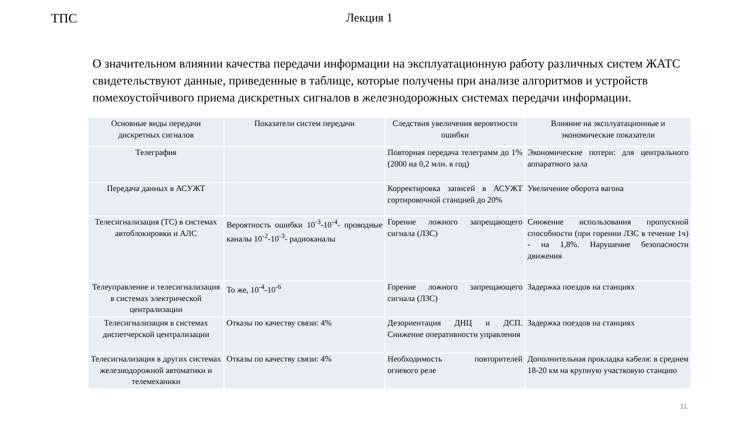ТПС Лекция 1
О значительном влиянии качества передачи информации на эксплуатационную работу различных систем ЖАТС свидетельствуют данные, приведенные в таблице, которые получены при анализе алгоритмов и устройств помехоустойчивого приема дискретных сигналов в железнодорожных системах передачи информации.
| Основные виды передачи дискретных сигналов | Показатели систем передачи | Следствия увеличения вероятности ошибки | Влияние на эксплуатационные и экономические показатели |
| --- | --- | --- | --- |
| Телеграфия | | Повторная передача телеграмм до 1% (2000 на 0,2 млн. в год) | Экономические потери: для центрального аппаратного зала |
| Передача данных в АСУЖТ | | Корректировка записей в АСУЖТ сортировочной станцией до 20% | Увеличение оборота вагона |
| Телесигнализация (ТС) в системах автоблокировки и АЛС | Вероятность ошибки 10<sup>-3</sup>-10<sup>-4</sup>- проводные каналы 10<sup>-2</sup>-10<sup>-3</sup>- радиоканалы | Горение ложного запрещающего сигнала (ЛЗС) | Снижение использования пропускной способности (при горении ЛЗС в течение 1ч) - на 1,8%. Нарушение безопасности движения |
| Телеуправление и телесигнализация в системах электрической централизации | То же, 10<sup>-4</sup>-10<sup>-6</sup> | Горение ложного запрещающего сигнала (ЛЗС) | Задержка поездов на станциях |
| Телесигнализация в системах диспетчерской централизации | Отказы по качеству связи: 4% | Дезориентация ДНЦ и ДСП. Снижение оперативности управления | Задержка поездов на станциях |
| Телесигнализация в других системах железнодорожной автоматики и телемеханики | Отказы по качеству связи: 4% | Необходимость повторителей огневого реле | Дополнительная прокладка кабеля: в среднем 18-20 км на крупную участковую станцию |
11